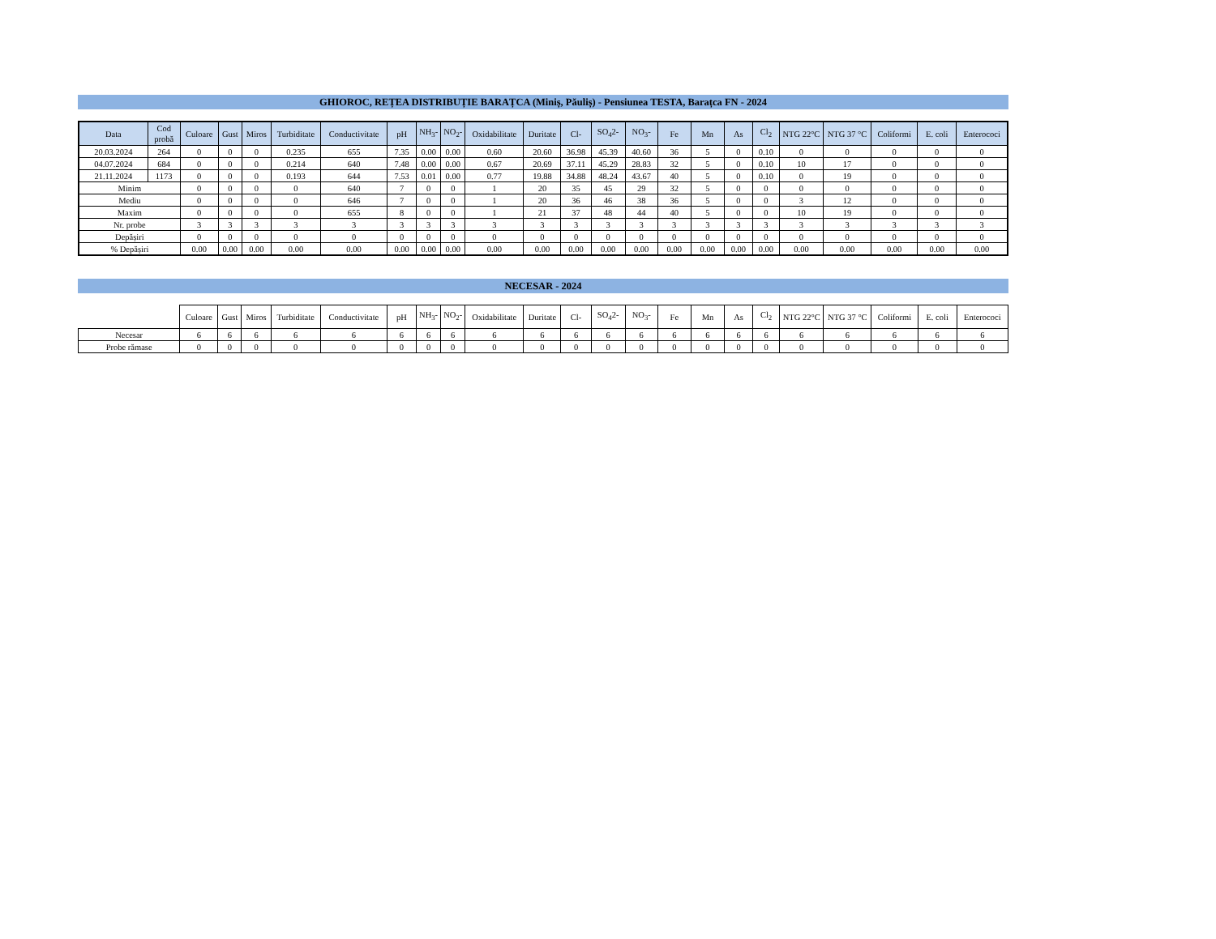GHIOROC, REȚEA DISTRIBUȚIE BARAȚCA (Miniș, Păuliș) - Pensiunea TESTA, Barațca FN - 2024
| Data | Cod probă | Culoare | Gust | Miros | Turbiditate | Conductivitate | pH | NH<sub>3</sub>- | NO<sub>2</sub>- | Oxidabilitate | Duritate | Cl- | SO<sub>4</sub>2- | NO<sub>3</sub>- | Fe | Mn | As | Cl<sub>2</sub> | NTG 22°C | NTG 37 °C | Coliformi | E. coli | Enterococi |
| --- | --- | --- | --- | --- | --- | --- | --- | --- | --- | --- | --- | --- | --- | --- | --- | --- | --- | --- | --- | --- | --- | --- | --- |
| 20.03.2024 | 264 | 0 | 0 | 0 | 0.235 | 655 | 7.35 | 0.00 | 0.00 | 0.60 | 20.60 | 36.98 | 45.39 | 40.60 | 36 | 5 | 0 | 0.10 | 0 | 0 | 0 | 0 | 0 |
| 04.07.2024 | 684 | 0 | 0 | 0 | 0.214 | 640 | 7.48 | 0.00 | 0.00 | 0.67 | 20.69 | 37.11 | 45.29 | 28.83 | 32 | 5 | 0 | 0.10 | 10 | 17 | 0 | 0 | 0 |
| 21.11.2024 | 1173 | 0 | 0 | 0 | 0.193 | 644 | 7.53 | 0.01 | 0.00 | 0.77 | 19.88 | 34.88 | 48.24 | 43.67 | 40 | 5 | 0 | 0.10 | 0 | 19 | 0 | 0 | 0 |
| Minim | | 0 | 0 | 0 | 0 | 640 | 7 | 0 | 0 | 1 | 20 | 35 | 45 | 29 | 32 | 5 | 0 | 0 | 0 | 0 | 0 | 0 | 0 |
| Mediu | | 0 | 0 | 0 | 0 | 646 | 7 | 0 | 0 | 1 | 20 | 36 | 46 | 38 | 36 | 5 | 0 | 0 | 3 | 12 | 0 | 0 | 0 |
| Maxim | | 0 | 0 | 0 | 0 | 655 | 8 | 0 | 0 | 1 | 21 | 37 | 48 | 44 | 40 | 5 | 0 | 0 | 10 | 19 | 0 | 0 | 0 |
| Nr. probe | | 3 | 3 | 3 | 3 | 3 | 3 | 3 | 3 | 3 | 3 | 3 | 3 | 3 | 3 | 3 | 3 | 3 | 3 | 3 | 3 | 3 | 3 |
| Depășiri | | 0 | 0 | 0 | 0 | 0 | 0 | 0 | 0 | 0 | 0 | 0 | 0 | 0 | 0 | 0 | 0 | 0 | 0 | 0 | 0 | 0 | 0 |
| % Depășiri | | 0.00 | 0.00 | 0.00 | 0.00 | 0.00 | 0.00 | 0.00 | 0.00 | 0.00 | 0.00 | 0.00 | 0.00 | 0.00 | 0.00 | 0.00 | 0.00 | 0.00 | 0.00 | 0.00 | 0.00 | 0.00 | 0.00 |
NECESAR - 2024
| | Culoare | Gust | Miros | Turbiditate | Conductivitate | pH | NH<sub>3</sub>- | NO<sub>2</sub>- | Oxidabilitate | Duritate | Cl- | SO<sub>4</sub>2- | NO<sub>3</sub>- | Fe | Mn | As | Cl<sub>2</sub> | NTG 22°C | NTG 37 °C | Coliformi | E. coli | Enterococi |
| --- | --- | --- | --- | --- | --- | --- | --- | --- | --- | --- | --- | --- | --- | --- | --- | --- | --- | --- | --- | --- | --- | --- |
| Necesar | 6 | 6 | 6 | 6 | 6 | 6 | 6 | 6 | 6 | 6 | 6 | 6 | 6 | 6 | 6 | 6 | 6 | 6 | 6 | 6 | 6 | 6 |
| Probe rămase | 0 | 0 | 0 | 0 | 0 | 0 | 0 | 0 | 0 | 0 | 0 | 0 | 0 | 0 | 0 | 0 | 0 | 0 | 0 | 0 | 0 | 0 |